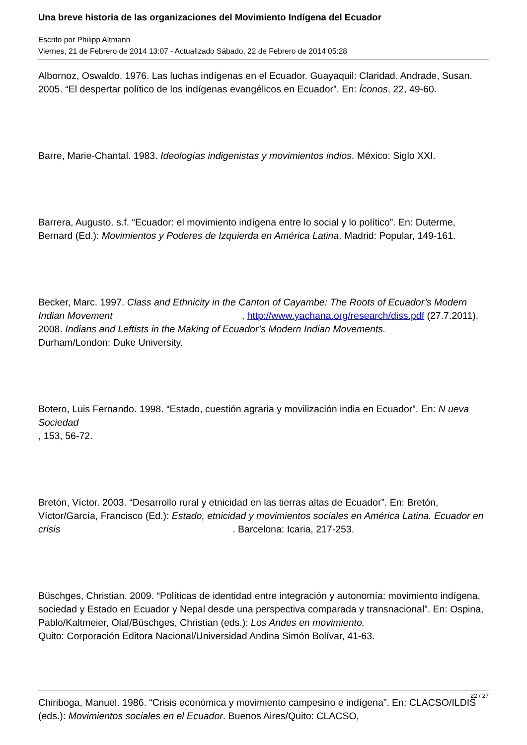Una breve historia de las organizaciones del Movimiento Indígena del Ecuador
Escrito por Philipp Altmann
Viernes, 21 de Febrero de 2014 13:07 - Actualizado Sábado, 22 de Febrero de 2014 05:28
Albornoz, Oswaldo. 1976. Las luchas indígenas en el Ecuador. Guayaquil: Claridad. Andrade, Susan. 2005. “El despertar político de los indígenas evangélicos en Ecuador”. En: Íconos, 22, 49-60.
Barre, Marie-Chantal. 1983. Ideologías indigenistas y movimientos indios. México: Siglo XXI.
Barrera, Augusto. s.f. “Ecuador: el movimiento indígena entre lo social y lo político”. En: Duterme, Bernard (Ed.): Movimientos y Poderes de Izquierda en América Latina. Madrid: Popular, 149-161.
Becker, Marc. 1997. Class and Ethnicity in the Canton of Cayambe: The Roots of Ecuador’s Modern Indian Movement , http://www.yachana.org/research/diss.pdf (27.7.2011).
2008. Indians and Leftists in the Making of Ecuador’s Modern Indian Movements.
Durham/London: Duke University.
Botero, Luis Fernando. 1998. “Estado, cuestión agraria y movilización india en Ecuador”. En: N ueva Sociedad
, 153, 56-72.
Bretón, Víctor. 2003. “Desarrollo rural y etnicidad en las tierras altas de Ecuador”. En: Bretón, Víctor/García, Francisco (Ed.): Estado, etnicidad y movimientos sociales en América Latina. Ecuador en crisis . Barcelona: Icaria, 217-253.
Büschges, Christian. 2009. “Políticas de identidad entre integración y autonomía: movimiento indígena, sociedad y Estado en Ecuador y Nepal desde una perspectiva comparada y transnacional”. En: Ospina, Pablo/Kaltmeier, Olaf/Büschges, Christian (eds.): Los Andes en movimiento.
Quito: Corporación Editora Nacional/Universidad Andina Simón Bolívar, 41-63.
Chiriboga, Manuel. 1986. “Crisis económica y movimiento campesino e indígena”. En: CLACSO/ILDIS (eds.): Movimientos sociales en el Ecuador. Buenos Aires/Quito: CLACSO,
22 / 27